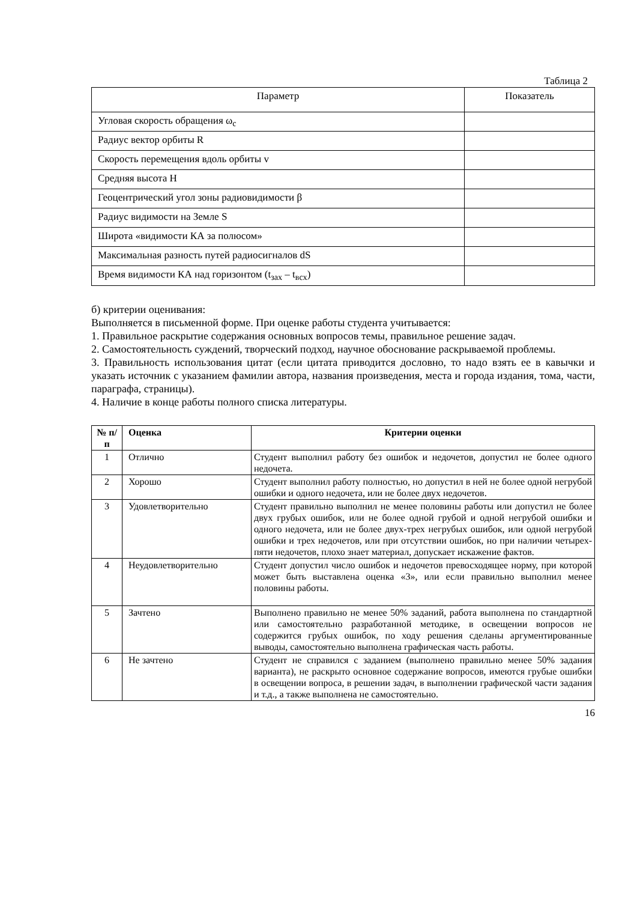Таблица 2
| Параметр | Показатель |
| Угловая скорость обращения ω<sub>с</sub> | |
| Радиус вектор орбиты R | |
| Скорость перемещения вдоль орбиты v | |
| Средняя высота H | |
| Геоцентрический угол зоны радиовидимости β | |
| Радиус видимости на Земле S | |
| Широта «видимости КА за полюсом» | |
| Максимальная разность путей радиосигналов dS | |
| Время видимости КА над горизонтом (t<sub>зах</sub> – t<sub>всх</sub>) | |
б) критерии оценивания:
Выполняется в письменной форме. При оценке работы студента учитывается:
1. Правильное раскрытие содержания основных вопросов темы, правильное решение задач.
2. Самостоятельность суждений, творческий подход, научное обоснование раскрываемой проблемы.
3. Правильность использования цитат (если цитата приводится дословно, то надо взять ее в кавычки и указать источник с указанием фамилии автора, названия произведения, места и города издания, тома, части, параграфа, страницы).
4. Наличие в конце работы полного списка литературы.
| № п/п | Оценка | Критерии оценки |
| --- | --- | --- |
| 1 | Отлично | Студент выполнил работу без ошибок и недочетов, допустил не более одного недочета. |
| 2 | Хорошо | Студент выполнил работу полностью, но допустил в ней не более одной негрубой ошибки и одного недочета, или не более двух недочетов. |
| 3 | Удовлетворительно | Студент правильно выполнил не менее половины работы или допустил не более двух грубых ошибок, или не более одной грубой и одной негрубой ошибки и одного недочета, или не более двух-трех негрубых ошибок, или одной негрубой ошибки и трех недочетов, или при отсутствии ошибок, но при наличии четырех-пяти недочетов, плохо знает материал, допускает искажение фактов. |
| 4 | Неудовлетворительно | Студент допустил число ошибок и недочетов превосходящее норму, при которой может быть выставлена оценка «3», или если правильно выполнил менее половины работы. |
| 5 | Зачтено | Выполнено правильно не менее 50% заданий, работа выполнена по стандартной или самостоятельно разработанной методике, в освещении вопросов не содержится грубых ошибок, по ходу решения сделаны аргументированные выводы, самостоятельно выполнена графическая часть работы. |
| 6 | Не зачтено | Студент не справился с заданием (выполнено правильно менее 50% задания варианта), не раскрыто основное содержание вопросов, имеются грубые ошибки в освещении вопроса, в решении задач, в выполнении графической части задания и т.д., а также выполнена не самостоятельно. |
16